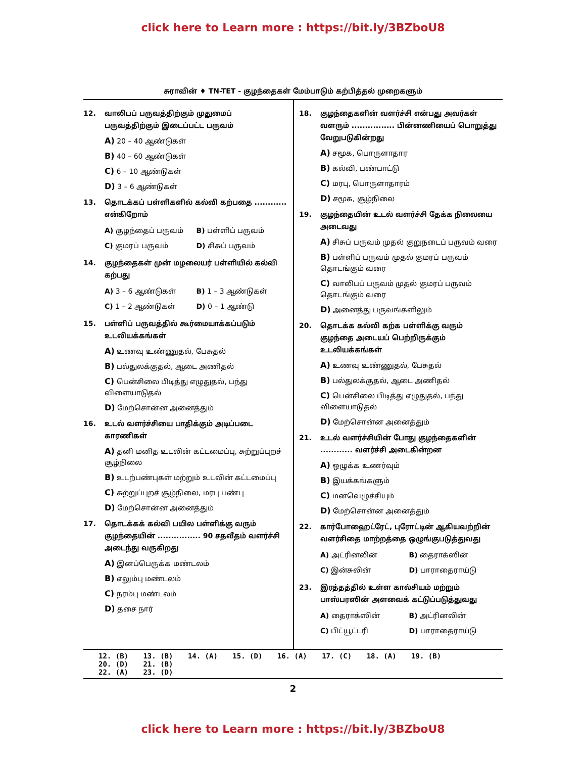click here to Learn more : https://bit.ly/3BZboU8
சுராவின் ♦ TN-TET - குழந்தைகள் மேம்பாடும் கற்பித்தல் முறைகளும்
12. வாலிபப் பருவத்திற்கும் முதுமைப் பருவத்திற்கும் இடைப்பட்ட பருவம்
A) 20 – 40 ஆண்டுகள்
B) 40 – 60 ஆண்டுகள்
C) 6 – 10 ஆண்டுகள்
D) 3 – 6 ஆண்டுகள்
13. தொடக்கப் பள்ளிகளில் கல்வி கற்பதை ............ என்கிறோம்
A) குழந்தைப் பருவம் B) பள்ளிப் பருவம்
C) குமரப் பருவம் D) சிசுப் பருவம்
14. குழந்தைகள் முன் மழலையர் பள்ளியில் கல்வி கற்பது
A) 3 – 6 ஆண்டுகள் B) 1 – 3 ஆண்டுகள்
C) 1 – 2 ஆண்டுகள் D) 0 – 1 ஆண்டு
15. பள்ளிப் பருவத்தில் கூர்மையாக்கப்படும் உடலியக்கங்கள்
A) உணவு உண்ணுதல், பேசுதல்
B) பல்துலக்குதல், ஆடை அணிதல்
C) பென்சிலை பிடித்து எழுதுதல், பந்து விளையாடுதல்
D) மேற்சொன்ன அனைத்தும்
16. உடல் வளர்ச்சியை பாதிக்கும் அடிப்படை காரணிகள்
A) தனி மனித உடலின் கட்டமைப்பு, சுற்றுப்புறச் சூழ்நிலை
B) உடற்பண்புகள் மற்றும் உடலின் கட்டமைப்பு
C) சுற்றுப்புறச் சூழ்நிலை, மரபு பண்பு
D) மேற்சொன்ன அனைத்தும்
17. தொடக்கக் கல்வி பயில பள்ளிக்கு வரும் குழந்தையின் ................ 90 சதவீதம் வளர்ச்சி அடைந்து வருகிறது
A) இனப்பெருக்க மண்டலம்
B) எலும்பு மண்டலம்
C) நரம்பு மண்டலம்
D) தசை நார்
18. குழந்தைகளின் வளர்ச்சி என்பது அவர்கள் வளரும் ................ பின்னணியைப் பொறுத்து வேறுபடுகின்றது
A) சமூக, பொருளாதார
B) கல்வி, பண்பாட்டு
C) மரபு, பொருளாதாரம்
D) சமூக, சூழ்நிலை
19. குழந்தையின் உடல் வளர்ச்சி தேக்க நிலையை அடைவது
A) சிசுப் பருவம் முதல் குறுநடைப் பருவம் வரை
B) பள்ளிப் பருவம் முதல் குமரப் பருவம் தொடங்கும் வரை
C) வாலிபப் பருவம் முதல் குமரப் பருவம் தொடங்கும் வரை
D) அனைத்து பருவங்களிலும்
20. தொடக்க கல்வி கற்க பள்ளிக்கு வரும் குழந்தை அடையப் பெற்றிருக்கும் உடலியக்கங்கள்
A) உணவு உண்ணுதல், பேசுதல்
B) பல்துலக்குதல், ஆடை அணிதல்
C) பென்சிலை பிடித்து எழுதுதல், பந்து விளையாடுதல்
D) மேற்சொன்ன அனைத்தும்
21. உடல் வளர்ச்சியின் போது குழந்தைகளின் ............ வளர்ச்சி அடைகின்றன
A) ஒழுக்க உணர்வும்
B) இயக்கங்களும்
C) மனவெழுச்சியும்
D) மேற்சொன்ன அனைத்தும்
22. கார்போஹைட்ரேட், புரோட்டின் ஆகியவற்றின் வளர்சிதை மாற்றத்தை ஒழுங்குபடுத்துவது
A) அட்ரினலின் B) தைராக்ஸின்
C) இன்சுலின் D) பாராதைராய்டு
23. இரத்தத்தில் உள்ள கால்சியம் மற்றும் பாஸ்பரஸின் அளவைக் கட்டுப்படுத்துவது
A) தைராக்ஸின் B) அட்ரினலின்
C) பிட்யூட்டரி D) பாராதைராய்டு
12. (B) 13. (B) 14. (A) 15. (D) 16. (A) 17. (C) 18. (A) 19. (B) 20. (D) 21. (B)
22. (A) 23. (D)
2
click here to Learn more : https://bit.ly/3BZboU8